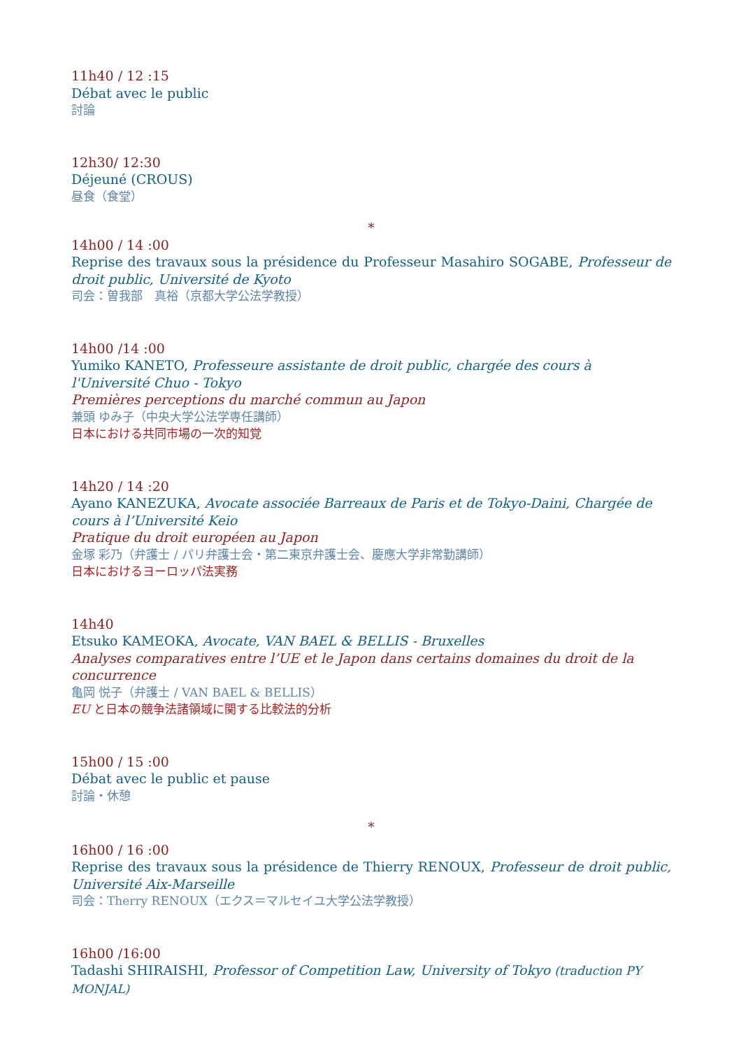11h40 / 12 :15
Débat avec le public
討論
12h30/ 12:30
Déjeuné (CROUS)
昼食（食堂）
*
14h00 / 14 :00
Reprise des travaux sous la présidence du Professeur Masahiro SOGABE, Professeur de droit public, Université de Kyoto
司会：曽我部　真裕（京都大学公法学教授）
14h00 /14 :00
Yumiko KANETO, Professeure assistante de droit public, chargée des cours à l'Université Chuo - Tokyo
Premières perceptions du marché commun au Japon
兼頭 ゆみ子（中央大学公法学専任講師）
日本における共同市場の一次的知覚
14h20 / 14 :20
Ayano KANEZUKA, Avocate associée Barreaux de Paris et de Tokyo-Daini, Chargée de cours à l’Université Keio
Pratique du droit européen au Japon
金塚 彩乃（弁護士 / パリ弁護士会・第二東京弁護士会、慶應大学非常勤講師）
日本におけるヨーロッパ法実務
14h40
Etsuko KAMEOKA, Avocate, VAN BAEL & BELLIS - Bruxelles
Analyses comparatives entre l’UE et le Japon dans certains domaines du droit de la concurrence
亀岡 悦子（弁護士 / VAN BAEL & BELLIS）
EU と日本の競争法諸領域に関する比較法的分析
15h00 / 15 :00
Débat avec le public et pause
討論・休憩
*
16h00 / 16 :00
Reprise des travaux sous la présidence de Thierry RENOUX, Professeur de droit public, Université Aix-Marseille
司会：Therry RENOUX（エクス＝マルセイユ大学公法学教授）
16h00 /16:00
Tadashi SHIRAISHI, Professor of Competition Law, University of Tokyo (traduction PY MONJAL)